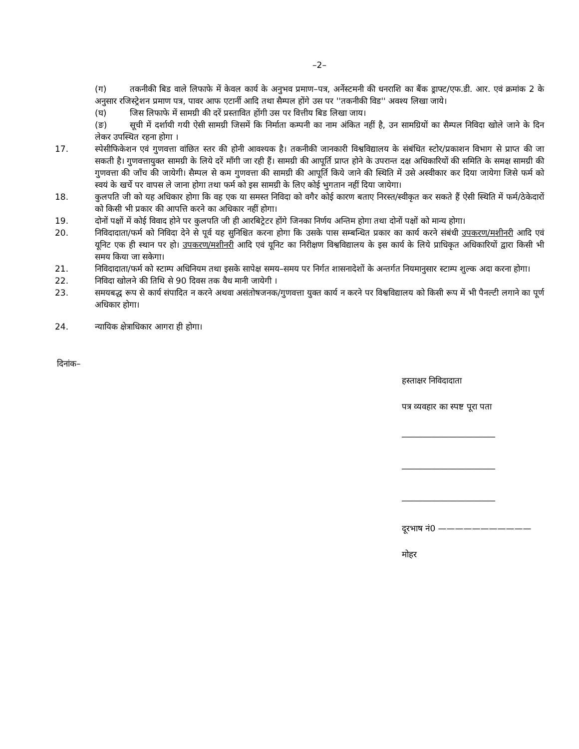–2–
(ग) तकनीकी बिड वाले लिफाफे में केवल कार्य के अनुभव प्रमाण–पत्र, अर्नेस्टमनी की धनराशि का बैंक ड्राफ्ट/एफ.डी. आर. एवं क्रमांक 2 के अनुसार रजिस्ट्रेशन प्रमाण पत्र, पावर आफ एटार्नी आदि तथा सैम्पल होंगे उस पर ''तकनीकी विड'' अवश्य लिखा जाये।
(घ) जिस लिफाफे में सामग्री की दरें प्रस्तावित होंगी उस पर वित्तीय बिड लिखा जाय।
(ङ) सूची में दर्शायी गयी ऐसी सामग्री जिसमें कि निर्माता कम्पनी का नाम अंकित नहीं है, उन सामग्रियों का सैम्पल निविदा खोले जाने के दिन लेकर उपस्थित रहना होगा ।
17. स्पेसीफिकेशन एवं गुणवत्ता वांछित स्तर की होनी आवश्यक है। तकनीकी जानकारी विश्वविद्यालय के संबंधित स्टोर/प्रकाशन विभाग से प्राप्त की जा सकती है। गुणवत्तायुक्त सामग्री के लिये दरें माँगी जा रही हैं। सामग्री की आपूर्ति प्राप्त होने के उपरान्त दक्ष अधिकारियों की समिति के समक्ष सामग्री की गुणवत्ता की जाँच की जायेगी। सैम्पल से कम गुणवत्ता की सामग्री की आपूर्ति किये जाने की स्थिति में उसे अस्वीकार कर दिया जायेगा जिसे फर्म को स्वयं के खर्चे पर वापस ले जाना होगा तथा फर्म को इस सामग्री के लिए कोई भुगतान नहीं दिया जायेगा।
18. कुलपति जी को यह अधिकार होगा कि वह एक या समस्त निविदा को वगैर कोई कारण बताए निरस्त/स्वीकृत कर सकते हैं ऐसी स्थिति में फर्म/ठेकेदारों को किसी भी प्रकार की आपत्ति करने का अधिकार नहीं होगा।
19. दोनों पक्षों में कोई विवाद होने पर कुलपति जी ही आरबिट्रेटर होंगे जिनका निर्णय अन्तिम होगा तथा दोनों पक्षों को मान्य होगा।
20. निविदादाता/फर्म को निविदा देने से पूर्व यह सुनिश्चित करना होगा कि उसके पास सम्बन्धित प्रकार का कार्य करने संबंधी उपकरण/मशीनरी आदि एवं यूनिट एक ही स्थान पर हो। उपकरण/मशीनरी आदि एवं यूनिट का निरीक्षण विश्वविद्यालय के इस कार्य के लिये प्राधिकृत अधिकारियों द्वारा किसी भी समय किया जा सकेगा।
21. निविदादाता/फर्म को स्टाम्प अधिनियम तथा इसके सापेक्ष समय–समय पर निर्गत शासनादेशों के अन्तर्गत नियमानुसार स्टाम्प शुल्क अदा करना होगा।
22. निविदा खोलने की तिथि से 90 दिवस तक वैध मानी जायेगी ।
23. समयबद्ध रूप से कार्य संपादित न करने अथवा असंतोषजनक/गुणवत्ता युक्त कार्य न करने पर विश्वविद्यालय को किसी रूप में भी पैनल्टी लगाने का पूर्ण अधिकार होगा।
24. न्यायिक क्षेत्राधिकार आगरा ही होगा।
दिनांक–
हस्ताक्षर निविदादाता
पत्र व्यवहार का स्पष्ट पूरा पता
______________________
______________________
______________________
दूरभाष नं0 ———————————
मोहर